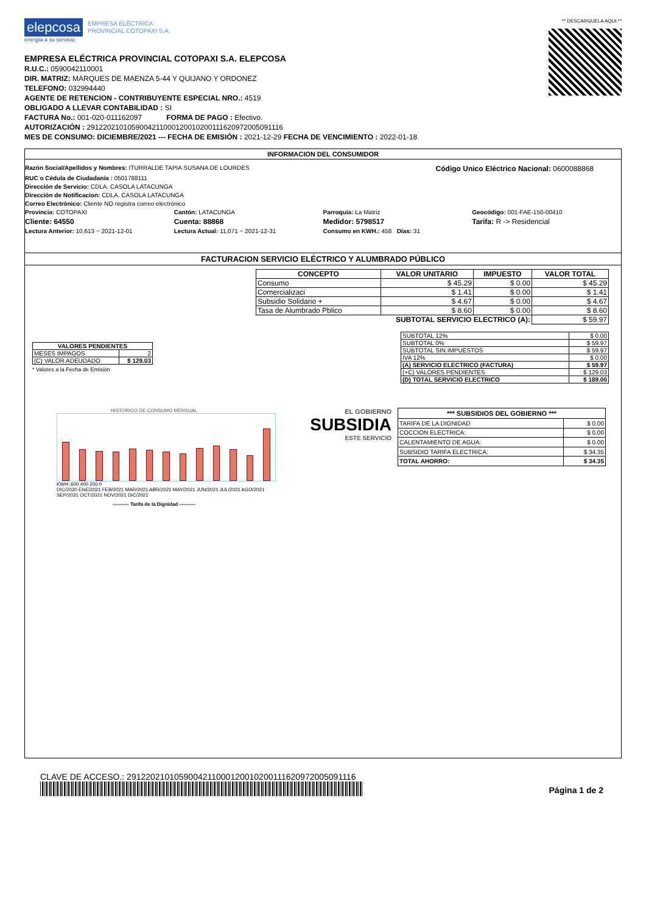elepcosa EMPRESA ELÉCTRICA
PROVINCIAL COTOPAXI S.A.
energía a su servicio
EMPRESA ELÉCTRICA PROVINCIAL COTOPAXI S.A. ELEPCOSA
R.U.C.: 0590042110001
DIR. MATRIZ: MARQUES DE MAENZA 5-44 Y QUIJANO Y ORDONEZ
TELEFONO: 032994440
AGENTE DE RETENCION - CONTRIBUYENTE ESPECIAL NRO.: 4519
OBLIGADO A LLEVAR CONTABILIDAD : SI
FACTURA No.: 001-020-011162097 FORMA DE PAGO : Efectivo.
AUTORIZACIÓN : 2912202101059004211000120010200111620972005091116
MES DE CONSUMO: DICIEMBRE/2021 --- FECHA DE EMISIÓN : 2021-12-29 FECHA DE VENCIMIENTO : 2022-01-18
** DESCARGUELA AQUI **
INFORMACION DEL CONSUMIDOR
Razón Social/Apellidos y Nombres: ITURRALDE TAPIA SUSANA DE LOURDES
Código Unico Eléctrico Nacional: 0600088868
RUC o Cédula de Ciudadanía : 0501788111
Dirección de Servicio: CDLA. CASOLA LATACUNGA
Dirección de Notificacion: CDLA. CASOLA LATACUNGA
Correo Electrónico: Cliente NO registra correo electrónico
Provincia: COTOPAXI Cantón: LATACUNGA Parroquia: La Matriz Geocódigo: 001-FAE-150-00410
Cliente: 64550 Cuenta: 88868 Medidor: 5798517 Tarifa: R -> Residencial
Lectura Anterior: 10,613 ~ 2021-12-01
Lectura Actual: 11,071 ~ 2021-12-31
Consumo en KWH.: 458 Días: 31
FACTURACION SERVICIO ELÉCTRICO Y ALUMBRADO PÚBLICO
| VALORES PENDIENTES | |
| --- | --- |
| MESES IMPAGOS | 2 |
| (C) VALOR ADEUDADO | $ 129.03 |
* Valores a la Fecha de Emisión
| CONCEPTO | VALOR UNITARIO | IMPUESTO | VALOR TOTAL |
| --- | --- | --- | --- |
| Consumo | $ 45.29 | $ 0.00 | $ 45.29 |
| Comercializaci | $ 1.41 | $ 0.00 | $ 1.41 |
| Subsidio Solidario + | $ 4.67 | $ 0.00 | $ 4.67 |
| Tasa de Alumbrado Pblico | $ 8.60 | $ 0.00 | $ 8.60 |
| SUBTOTAL SERVICIO ELECTRICO (A): | | | $ 59.97 |
| SUBTOTAL 12% | $ 0.00 |
| SUBTOTAL 0% | $ 59.97 |
| SUBTOTAL SIN IMPUESTOS | $ 59.97 |
| IVA 12% | $ 0.00 |
| (A) SERVICIO ELECTRICO (FACTURA) | $ 59.97 |
| (+C) VALORES PENDIENTES | $ 129.03 |
| (D) TOTAL SERVICIO ELECTRICO | $ 189.00 |
HISTORICO DE CONSUMO MENSUAL
KWH: 600 400 200 0
DIC/2020 ENE/2021 FEB/2021 MAR/2021 ABR/2021 MAY/2021 JUN/2021 JUL/2021 AGO/2021 SEP/2021 OCT/2021 NOV/2021 DIC/2021
---------- Tarifa de la Dignidad ----------
EL GOBIERNO
SUBSIDIA
ESTE SERVICIO
| *** SUBSIDIOS DEL GOBIERNO *** | |
| --- | --- |
| TARIFA DE LA DIGNIDAD | $ 0.00 |
| COCCION ELECTRICA: | $ 0.00 |
| CALENTAMIENTO DE AGUA: | $ 0.00 |
| SUBSIDIO TARIFA ELECTRICA: | $ 34.35 |
| TOTAL AHORRO: | $ 34.35 |
CLAVE DE ACCESO.: 2912202101059004211000120010200111620972005091116
Página 1 de 2